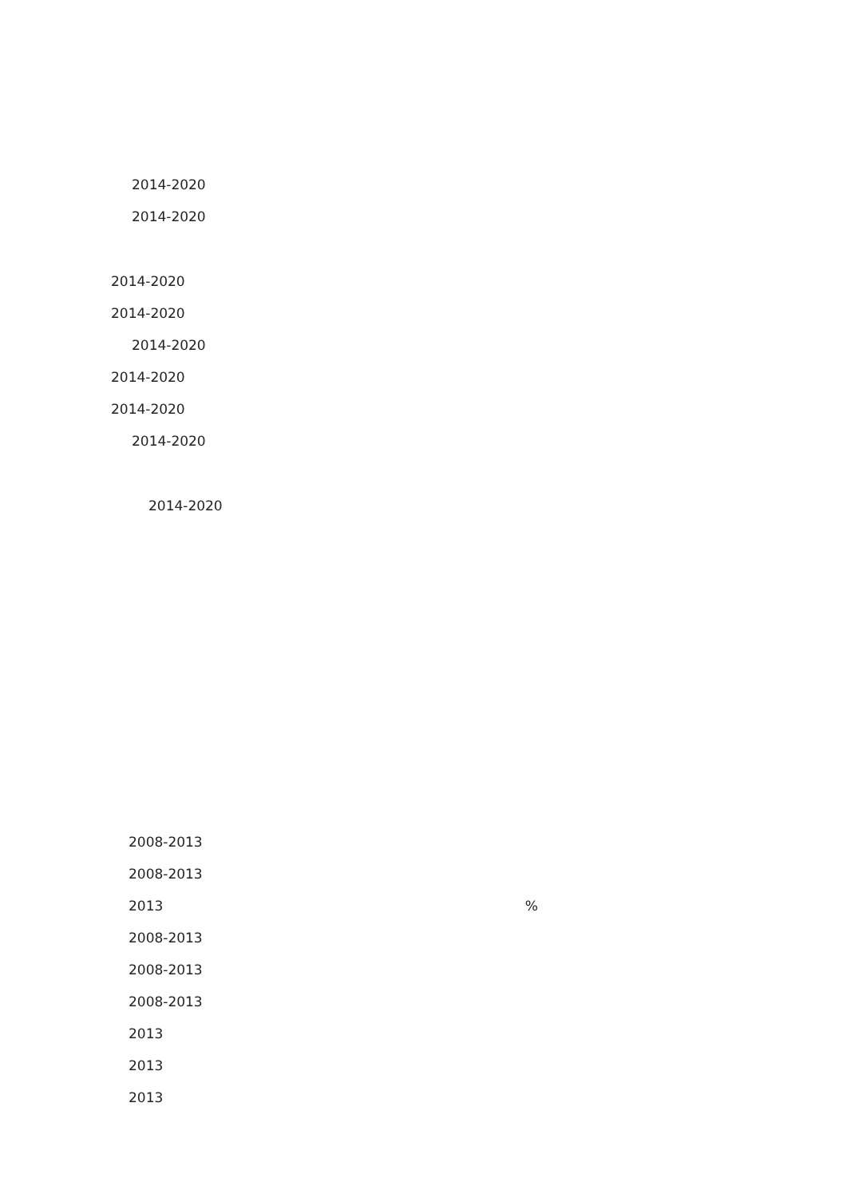2014-2020
2014-2020
2014-2020
2014-2020
2014-2020
2014-2020
2014-2020
2014-2020
2014-2020
2008-2013
2008-2013
2013 %
2008-2013
2008-2013
2008-2013
2013
2013
2013